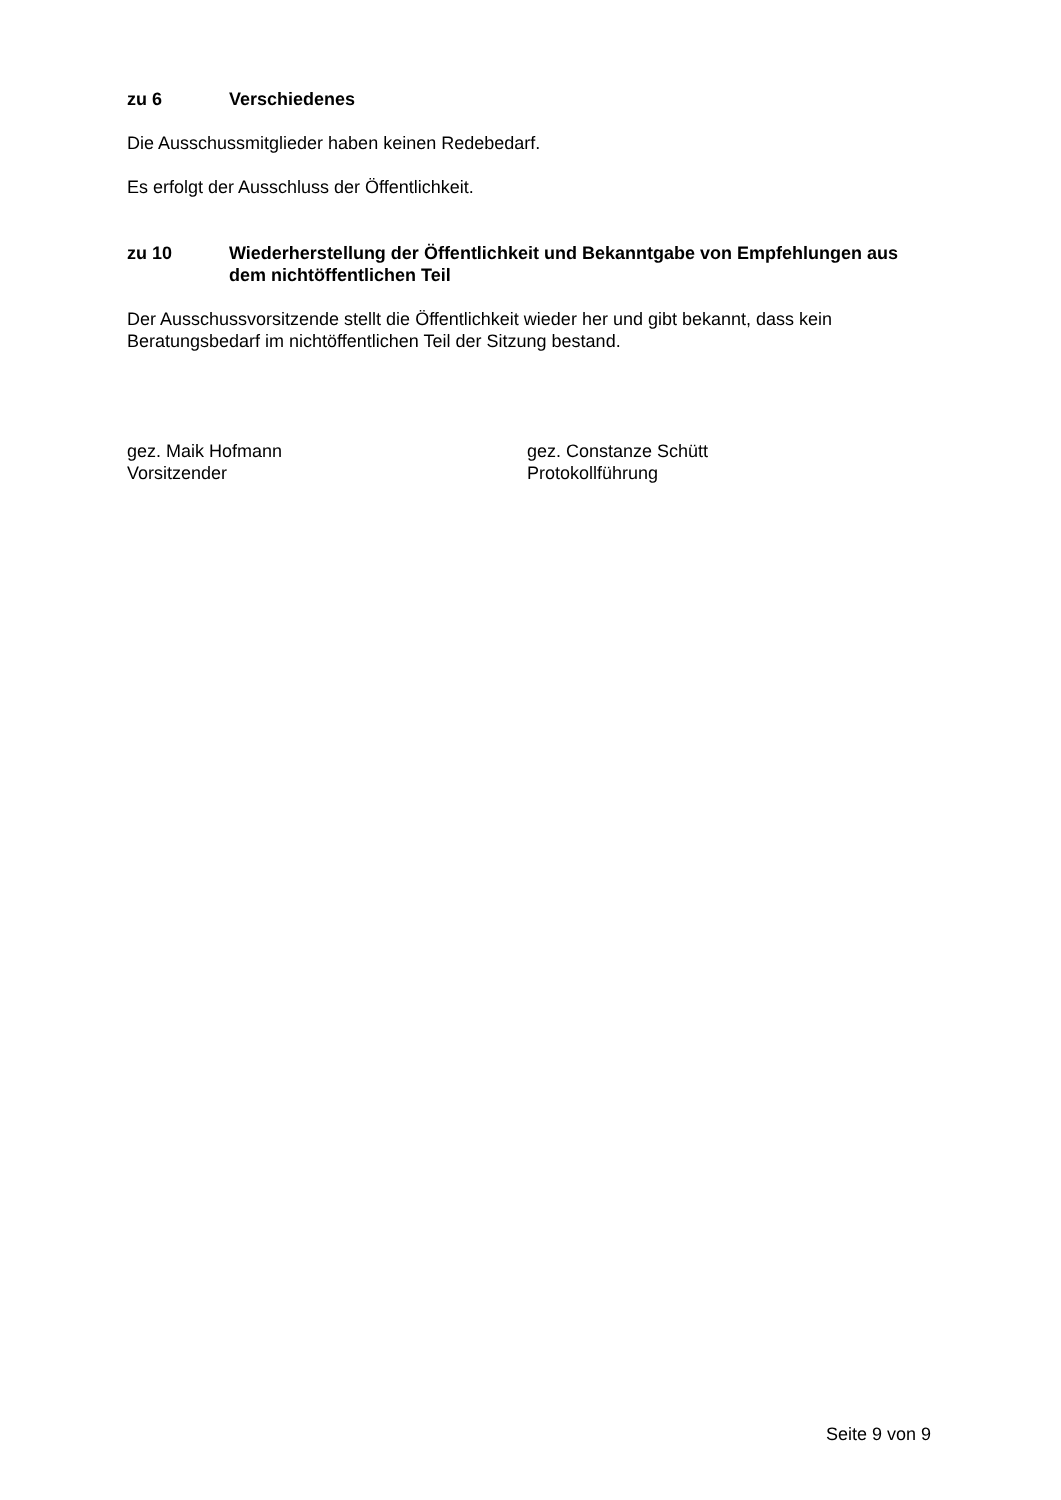zu 6 Verschiedenes
Die Ausschussmitglieder haben keinen Redebedarf.
Es erfolgt der Ausschluss der Öffentlichkeit.
zu 10 Wiederherstellung der Öffentlichkeit und Bekanntgabe von Empfehlungen aus dem nichtöffentlichen Teil
Der Ausschussvorsitzende stellt die Öffentlichkeit wieder her und gibt bekannt, dass kein Beratungsbedarf im nichtöffentlichen Teil der Sitzung bestand.
gez. Maik Hofmann
Vorsitzender
gez. Constanze Schütt
Protokollführung
Seite 9 von 9